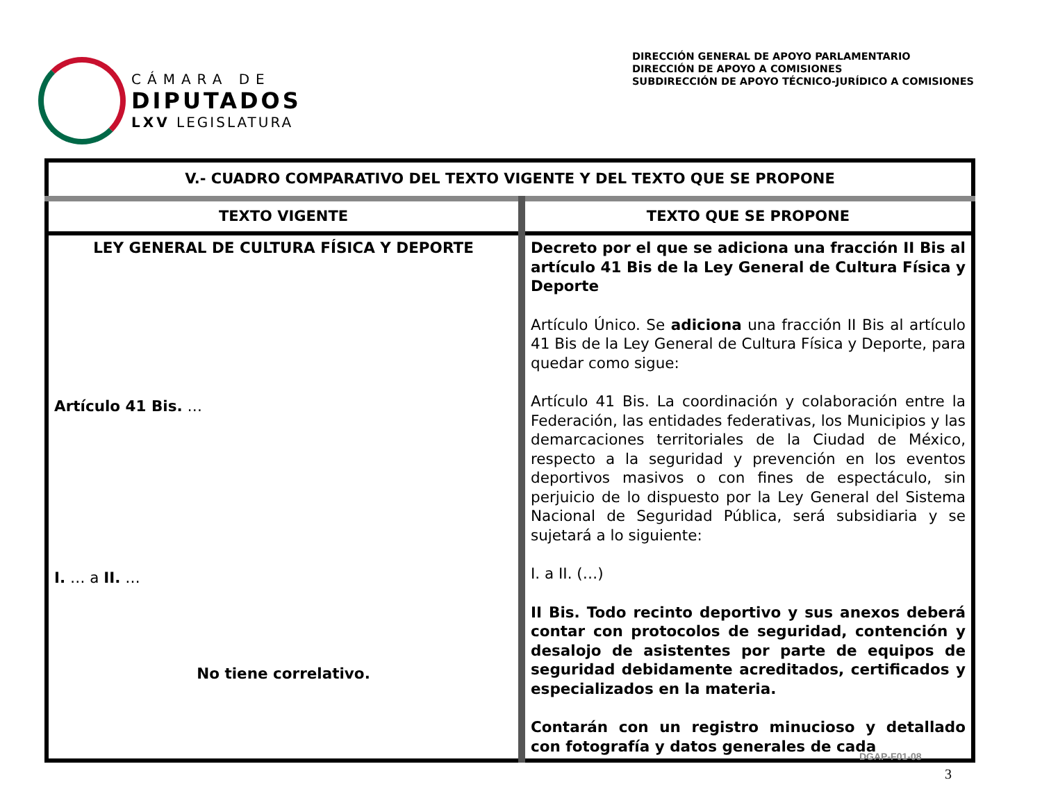CÁMARA DE
DIPUTADOS
LXV LEGISLATURA
DIRECCIÓN GENERAL DE APOYO PARLAMENTARIO
DIRECCIÓN DE APOYO A COMISIONES
SUBDIRECCIÓN DE APOYO TÉCNICO-JURÍDICO A COMISIONES
| V.- CUADRO COMPARATIVO DEL TEXTO VIGENTE Y DEL TEXTO QUE SE PROPONE | |
| --- | --- |
| TEXTO VIGENTE | TEXTO QUE SE PROPONE |
| LEY GENERAL DE CULTURA FÍSICA Y DEPORTE Artículo 41 Bis. … I. … a II. … No tiene correlativo. | Decreto por el que se adiciona una fracción II Bis al artículo 41 Bis de la Ley General de Cultura Física y Deporte Artículo Único. Se adiciona una fracción II Bis al artículo 41 Bis de la Ley General de Cultura Física y Deporte, para quedar como sigue: Artículo 41 Bis. La coordinación y colaboración entre la Federación, las entidades federativas, los Municipios y las demarcaciones territoriales de la Ciudad de México, respecto a la seguridad y prevención en los eventos deportivos masivos o con fines de espectáculo, sin perjuicio de lo dispuesto por la Ley General del Sistema Nacional de Seguridad Pública, será subsidiaria y se sujetará a lo siguiente: I. a II. (…) II Bis. Todo recinto deportivo y sus anexos deberá contar con protocolos de seguridad, contención y desalojo de asistentes por parte de equipos de seguridad debidamente acreditados, certificados y especializados en la materia. Contarán con un registro minucioso y detallado con fotografía y datos generales de cada |
DGAP-F01-08
3